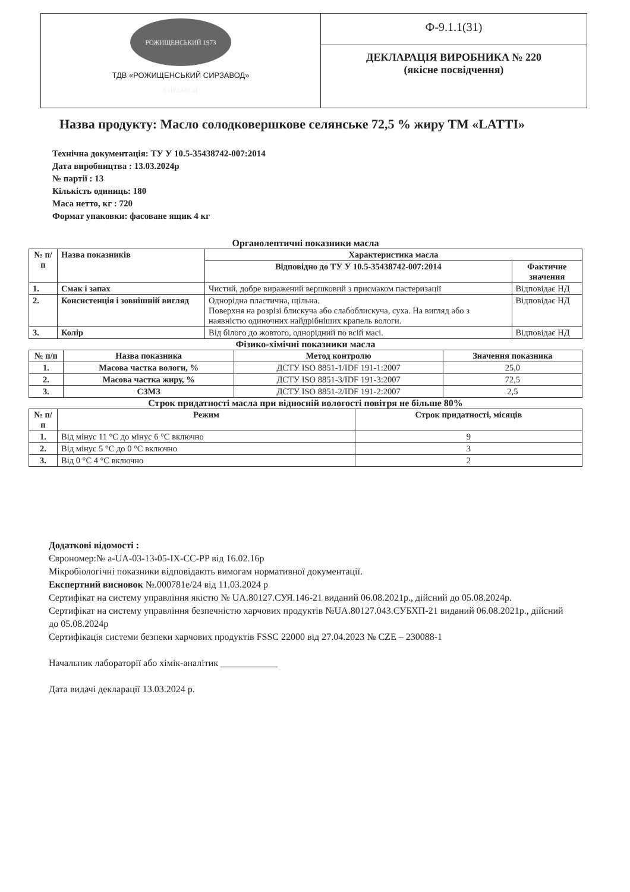РОЖИЩЕНСЬКИЙ 1973 СИРЗАВОД
ТДВ «РОЖИЩЕНСЬКИЙ СИРЗАВОД»
Ф-9.1.1(31)
ДЕКЛАРАЦІЯ ВИРОБНИКА № 220
(якісне посвідчення)
Назва продукту: Масло солодковершкове селянське 72,5 % жиру ТМ «LATTI»
Технічна документація: ТУ У 10.5-35438742-007:2014
Дата виробництва : 13.03.2024р
№ партії : 13
Кількість одиниць: 180
Маса нетто, кг : 720
Формат упаковки: фасоване ящик 4 кг
Органолептичні показники масла
| № п/п | Назва показників | Характеристика масла | |
| --- | --- | --- | --- |
| | | Відповідно до ТУ У 10.5-35438742-007:2014 | Фактичне значення |
| 1. | Смак і запах | Чистий, добре виражений вершковий з присмаком пастеризації | Відповідає НД |
| 2. | Консистенція і зовнішній вигляд | Однорідна пластична, щільна. Поверхня на розрізі блискуча або слабоблискуча, суха. На вигляд або з наявністю одиночних найдрібніших крапель вологи. | Відповідає НД |
| 3. | Колір | Від білого до жовтого, однорідний по всій масі. | Відповідає НД |
Фізико-хімічні показники масла
| № п/п | Назва показника | Метод контролю | Значення показника |
| --- | --- | --- | --- |
| 1. | Масова частка вологи, % | ДСТУ ISO 8851-1/IDF 191-1:2007 | 25,0 |
| 2. | Масова частка жиру, % | ДСТУ ISO 8851-3/IDF 191-3:2007 | 72,5 |
| 3. | СЗМЗ | ДСТУ ISO 8851-2/IDF 191-2:2007 | 2,5 |
Строк придатності масла при відносній вологості повітря не більше 80%
| № п/п | Режим | Строк придатності, місяців |
| --- | --- | --- |
| 1. | Від мінус 11 °С до мінус 6 °С включно | 9 |
| 2. | Від мінус 5 °С до 0 °С включно | 3 |
| 3. | Від 0 °С 4 °С включно | 2 |
Додаткові відомості :
Єврономер:№ a-UA-03-13-05-IX-CC-PP від 16.02.16р
Мікробіологічні показники відповідають вимогам нормативної документації.
Експертний висновок №.000781е/24 від 11.03.2024 р
Сертифікат на систему управління якістю № UA.80127.СУЯ.146-21 виданий 06.08.2021р., дійсний до 05.08.2024р.
Сертифікат на систему управління безпечністю харчових продуктів №UA.80127.043.СУБХП-21 виданий 06.08.2021р., дійсний до 05.08.2024р
Сертифікація системи безпеки харчових продуктів FSSC 22000 від 27.04.2023 № CZE – 230088-1
Начальник лабораторії або хімік-аналітик ____________
Дата видачі декларації 13.03.2024 р.